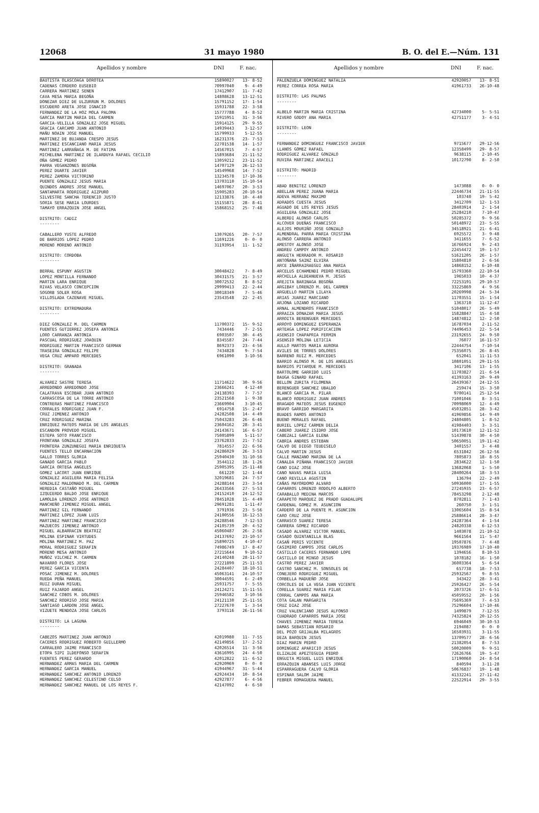12068 31 mayo 1980 B. O. del E.—Núm. 131
| Apellidos y nombre | DNI | F. nac. |
| --- | --- | --- |
| BAUTISTA OLASCOAGA DOROTEA | 15890027 | 13- 8-52 |
| CADENAS CORDERO EUSEBIO | 70997040 | 9- 4-49 |
| CARRERA MARTINEZ SENEN | 17412907 | 11- 7-42 |
| CAVA MESA MARIA BEGOÑA | 14808628 | 13-12-51 |
| DONEZAR DIEZ DE ULZURRUN M. DOLORES | 15791152 | 17- 1-54 |
| ESCUDERO ARETA JOSE IGNACIO | 15931788 | 22- 3-58 |
| FERNANDEZ DE LA HOZ MOLA PALOMA | 15777788 | 4- 8-52 |
| GARCIA MARTIN MARIA DEL CARMEN | 15915951 | 31- 3-56 |
| GARCIA-VELILLA GONZALEZ JOSE MIGUEL | 15914125 | 29- 9-55 |
| GRACIA CARCAMO JUAN ANTONIO | 14939443 | 3-12-57 |
| MAÑU NOAIN JOSE MANUEL | 15799933 | 5-12-55 |
| MARTINEZ DE BUJANDA CRESPO JESUS | 16231376 | 23- 7-53 |
| MARTINEZ ESCANCIANO MARIA JESUS | 22701538 | 14- 1-57 |
| MARTINEZ LARRAÑAGA M. DE FATIMA | 14567015 | 7- 4-57 |
| MICHELENA MARTINEZ DE ILARDUYA RAFAEL CECILIO | 15893684 | 21-11-52 |
| OÑA GOMEZ PEDRO | 13059212 | 23-11-52 |
| PARRA VEGANZONES BEGOÑA | 14707129 | 26-12-53 |
| PEREZ DUARTE JAVIER | 14549968 | 14- 7-52 |
| PEREZ ZAMORA VICTORINO | 13234578 | 17-10-36 |
| PUENTE GONZALEZ JESUS MARIA | 13703110 | 15-10-54 |
| QUINDOS ANDRES JOSE MANUEL | 14697067 | 20- 3-53 |
| SANTAMARTA RODRIGUEZ AIZPURO | 15905283 | 20-10-54 |
| SILVESTRE SANCHA TERENCIO JUSTO | 12133876 | 10- 4-40 |
| SORIA SESE MARIA LOURDES | 15155871 | 28- 8-41 |
| TAMAYO ERRAZQUIN JOSE ANGEL | 15868152 | 25- 7-48 |
| DISTRITO: CADIZ -------- | | |
| CABALLERO YUSTE ALFREDO | 13079265 | 20- 7-57 |
| DE BARRIOS LOPEZ PEDRO | 11691226 | 0- 0- 0 |
| MORENO MORENO ANTONIO | 31193954 | 11- 1-52 |
| DISTRITO: CORDOBA -------- | | |
| BERRAL ESPUNY AGUSTIN | 30048422 | 7- 8-49 |
| LOPEZ MONTILLA FERNANDO | 30431575 | 21- 3-57 |
| MARTIN LARA ENRIQUE | 30072532 | 8- 8-52 |
| RIVAS VELASCO CONCEPCION | 29999413 | 22- 2-44 |
| SOGORB SOLER ROSA | 30018349 | 7- 5-46 |
| VILLOSLADA CAZENAVE MIGUEL | 23543548 | 22- 2-45 |
| DISTRITO: EXTREMADURA -------- | | |
| DIEZ GONZALEZ M. DEL CARMEN | 11700372 | 15- 9-52 |
| FUENTES GUTIERREZ JOSEFA ANTONIA | 7434446 | 7- 2-55 |
| LORO CARRANZA ANTONIA | 6903507 | 30- 4-45 |
| PASCUAL RODRIGUEZ JOAQUIN | 8345587 | 24- 7-44 |
| RODRIGUEZ MARTIN FRANCISCO GERMAN | 8692373 | 23- 4-56 |
| TRASEIRA GONZALEZ FELIPE | 7434828 | 9- 7-54 |
| VEGA CRUZ AMPARO MERCEDES | 6961090 | 3-10-56 |
| DISTRITO: GRANADA -------- | | |
| ALVAREZ SASTRE TERESA | 11714622 | 30- 9-56 |
| ARREDONDO ARREDONDO JOSE | 23666241 | 4-12-40 |
| CALATRAVA ESCOBAR JUAN ANTONIO | 24138393 | 7- 7-57 |
| CARRASCOSA DE LA TORRE ANTONIO | 23521568 | 1- 9-38 |
| CONTRERAS MARTINEZ FRANCISCO | 23669904 | 3-10-45 |
| CORRALES RODRIGUEZ JUAN F. | 6914758 | 15- 2-47 |
| CRUZ JIMENEZ ANTONIO | 24282508 | 14- 4-49 |
| CRUZ RODRIGUEZ MARINA | 75043283 | 26- 6-46 |
| ENRIQUEZ MATEOS MARIA DE LOS ANGELES | 23604162 | 28- 3-41 |
| ESCANDON PROVEDO MIGUEL | 24143671 | 16- 6-57 |
| ESTEPA SOTO FRANCISCO | 75005899 | 5-11-57 |
| FRONTANA GONZALEZ JOSEFA | 23762833 | 21- 7-52 |
| FRONTERA ZUNZUNEGUI MARIA ENRIQUETA | 7814557 | 22- 6-56 |
| FUENTES TELLO ENCARNACION | 24286029 | 26- 3-53 |
| GALLO TORRES GLORIA | 25940430 | 31-10-56 |
| GANADO GARCIA PABLO | 3544112 | 18- 1-26 |
| GARCIA ORTEGA ANGELES | 25905395 | 25-11-48 |
| GOMEZ LACORT JUAN ENRIQUE | 661220 | 12- 1-44 |
| GONZALEZ AGUILERA MARIA FELISA | 32019681 | 24- 7-57 |
| GONZALEZ MALDONADO M. DEL CARMEN | 24288144 | 23- 3-54 |
| HEREDIA CASTAÑO MIGUEL | 26433566 | 27- 5-53 |
| IZQUIERDO BALDO JOSE ENRIQUE | 24152410 | 24-12-52 |
| LAMOLDA LORENZO JOSE ANTONIO | 78451028 | 15- 4-49 |
| MANCHEÑO JIMENEZ MIGUEL ANGEL | 29691281 | 1-11-47 |
| MARTINEZ GIL FERNANDO | 3791936 | 23- 5-56 |
| MARTINEZ LOPEZ JUAN LUIS | 24100556 | 16-12-53 |
| MARTINEZ MARTINEZ FRANCISCO | 24288546 | 7-12-53 |
| MAZUECOS JIMENEZ ANTONIO | 24105739 | 20- 4-52 |
| MIGUEL ALBARRACIN BEATRIZ | 45060487 | 26- 2-56 |
| MOLINA ESPINAR VIRTUDES | 24137692 | 23-10-57 |
| MOLINA MARTINEZ M. PAZ | 25890725 | 4-10-47 |
| MORAL RODRIGUEZ SERAFIN | 74986749 | 17- 8-47 |
| MORENO MESA ANTONIO | 27215644 | 9-10-52 |
| MUÑOZ VILCHEZ M. CARMEN | 24140248 | 28-11-57 |
| NAVARRO FLORES JOSE | 27221899 | 25-11-53 |
| PEREZ GARCIA VICENTA | 24284407 | 18-10-51 |
| POSAC JIMENEZ M. DOLORES | 45063141 | 24-10-57 |
| RUEDA PEÑA MANUEL | 30044591 | 6- 2-49 |
| RUIZ DURAN MIGUEL | 25931757 | 7- 5-55 |
| RUIZ FAJARDO ANGEL | 24124271 | 15-11-55 |
| SANCHEZ COBOS M. DOLORES | 25946582 | 3-10-56 |
| SANCHEZ RODRIGO JOSE MARIA | 24121130 | 25-11-55 |
| SANTIAGO LARDON JOSE ANGEL | 27227670 | 1- 3-54 |
| VIZUETE MENDOZA JOSE CARLOS | 3793116 | 26-11-56 |
| DISTRITO: LA LAGUNA -------- | | |
| CABEZOS MARTINEZ JUAN ANTONIO | 42019980 | 11- 7-55 |
| CACERES RODRIGUEZ ROBERTO GUILLERMO | 42149856 | 17- 2-52 |
| CARRALERO JAIME FRANCISCO | 42026514 | 11- 3-56 |
| ETOPA SIPI ILDEFONSO SERAFIN | 43616995 | 24- 4-50 |
| FUENTES PEREZ GERARDO | 42012822 | 11- 6-52 |
| HERNANDEZ ARMAS MARIA DEL CARMEN | 42920969 | 0- 0- 0 |
| HERNANDEZ GARCIA MANUEL | 41944967 | 31- 5-44 |
| HERNANDEZ SANCHEZ ANTONIO LORENZO | 42924434 | 10- 8-54 |
| HERNANDEZ SANCHEZ CELESTINO CELSO | 42927877 | 6- 4-56 |
| HERNANDEZ SANCHEZ MANUEL DE LOS REYES F. | 42147092 | 4- 6-50 |
| Apellidos y nombre | DNI | F. nac. |
| --- | --- | --- |
| PALENZUELA DOMINGUEZ NATALIA | 42920057 | 13- 8-51 |
| PEREZ CORREA ROSA MARIA | 41961733 | 26-10-48 |
| DISTRITO: LAS PALMAS -------- | | |
| ALBELO MARTIN MARIA CRISTINA | 42734000 | 5- 5-51 |
| RIVERO GODOY ANA MARIA | 42751177 | 3- 4-51 |
| DISTRITO: LEON -------- | | |
| FERNANDEZ DOMINGUEZ FRANCISCO JAVIER | 9715677 | 29-12-56 |
| LLANOS GOMEZ RAFAEL | 12358499 | 29- 8-57 |
| RODRIGUEZ ALVAREZ GONZALO | 9638115 | 2-10-45 |
| RUVIRA MARTINEZ ARACELI | 10172790 | 8- 2-50 |
| DISTRITO: MADRID -------- | | |
| ABAD BENITEZ LORENZO | 1473088 | 0- 0- 0 |
| ABELLAN PEREZ JUANA MARIA | 22446734 | 21-11-55 |
| ADEVA HERRANZ MAXIMO | 103740 | 19- 5-42 |
| ADRADOS CUESTA JESUS | 3412709 | 12- 1-53 |
| AGUADO DE LOS REYES JESUS | 28403914 | 2- 1-54 |
| AGUILERA GONZALEZ JOSE | 25284210 | 7-10-47 |
| ALBERDI ALONSO CARLOS | 50285372 | 9- 9-56 |
| ALCOVER DUEÑAS FRANCISCO | 50148972 | 23- 5-55 |
| ALEJOS MOURIÑO JOSE GONZALO | 34518921 | 21- 6-41 |
| ALMENDRAL PARRA MARIA CRISTINA | 6925572 | 3- 9-48 |
| ALONSO CARRERA ANTONIO | 3411655 | 7- 6-52 |
| AMESTOY ALONSO JOSE | 16766924 | 9- 2-43 |
| ANDREU CAMPOY ANTONIO | 22454472 | 19- 1-57 |
| ANGUITA HERRADOR M. ROSARIO | 51621205 | 26- 1-57 |
| ANTOÑANA SAINZ ELVIRA | 15804810 | 2- 6-56 |
| ARCE IÑARRAIRAEGUI ANA MARIA | 14868152 | 6-10-48 |
| ARCELUS ECHAMENDI PEDRO MIGUEL | 15793360 | 22-10-54 |
| ARCHILLA ALDEANUEVA M. JESUS | 1965033 | 10- 4-37 |
| AREJITA BARINAGA BEGOÑA | 72253191 | 29-10-57 |
| ARGIBAY LORENZO M. DEL CARMEN | 33225869 | 4- 9-56 |
| ARGUELLO MARTIN LILAYA | 20269998 | 24- 5-34 |
| ARIAS JUAREZ MARCIANO | 11703551 | 15- 1-54 |
| ARJONA LOZANO RICARDO | 1363710 | 11-12-47 |
| ARNAL ALMENDROS FRANCISCO | 51048017 | 26- 5-49 |
| ARRAIZA DONAZAR MARIA JESUS | 15828847 | 15- 4-58 |
| ARROITA BERENGUER MERCEDES | 14874812 | 12- 2-50 |
| ARROYO DOMINGUEZ ESPERANZA | 16787034 | 2-11-52 |
| ARTEAGA LOPEZ PURIFICACION | 74496453 | 22- 5-54 |
| ASENSIO CHAPAPRIA FERMIN | 23192655 | 24- 9-50 |
| ASENSIO MOLINA LETICIA | 76077 | 16-11-57 |
| AULLO MARTOS MARIA AURORA | 22444754 | 7-10-54 |
| AVILES DE TORRES DOLORES | 75356075 | 26- 8-45 |
| BARRENO RUIZ M. MERCEDES | 652041 | 11-11-53 |
| BARRIO ALONSO M. DE LOS ANGELES | 10801051 | 29-11-55 |
| BARRIOS PITARQUE M. MERCEDES | 3417106 | 13- 1-55 |
| BARTOLOME GARRIDO LUIS | 11703827 | 21- 6-54 |
| BAUGA GINARD RAFAEL | 41393163 | 20- 9-49 |
| BELLON ZURITA FILOMENA | 26439367 | 24-12-55 |
| BERENGUER SANCHEZ UBALDO | 259474 | 15- 3-50 |
| BLANCO GARCIA M. PILAR | 9700141 | 25-12-54 |
| BLANCO RODRIGUEZ JUAN ANDRES | 71001046 | 8- 3-51 |
| BRAGADO MATEOS JESUS EUGENIO | 70998069 | 12- 4-49 |
| BRAVO GARRIDO MARGARITA | 45032851 | 28- 3-42 |
| BUADES RAMOS ANTONIO | 41969856 | 14- 9-49 |
| BUENO MORALES RAFAEL | 24804805 | 1- 8-52 |
| BURIEL LOPEZ CARMEN DELIA | 41984403 | 3- 3-51 |
| CABERO JUAREZ ISIDRO JOSE | 10173610 | 12-11-52 |
| CABEZALI GARCIA ELENA | 51439878 | 30- 4-50 |
| CABRIA ANDRES ESTEBAN | 50650051 | 19-11-42 |
| CALVO DE DIEGO TEUDISELO | 3401557 | 3- 4-48 |
| CALVO MARTIN JESUS | 6531842 | 26-12-56 |
| CALLE MANZANO MARINA DE LA | 7805873 | 18- 8-55 |
| CANALDA PIÑANA FRANCISCO JAVIER | 2834622 | 12- 1-50 |
| CANO DIAZ JOSE | 13682068 | 1- 5-50 |
| CANO NAVAS MARIA LUISA | 28400264 | 18- 3-53 |
| CANO REVILLA AGUSTIN | 136794 | 22- 2-49 |
| CAÑAS MAYORDOMO ALVARO | 50936000 | 17- 1-55 |
| CAPARROS LORENZO RODOLFO ALBERTO | 27245935 | 23- 6-57 |
| CARABALLO MEDINA MARCOS | 78453298 | 2-12-48 |
| CARAPETO MARQUEZ DE PRADO GUADALUPE | 8702811 | 7- 1-43 |
| CARDENAL GOMEZ M. ASUNCION | 260750 | 3- 1-51 |
| CARDERO DE LA PUENTE M. ASUNCION | 13065604 | 15- 8-54 |
| CARO CRUZ JOSE | 25886614 | 28- 3-47 |
| CARRASCO SUAREZ TERESA | 24287364 | 4- 1-54 |
| CARRERA GOMEZ RICARDO | 24820338 | 6-12-53 |
| CASADO ALVAREZ VICTOR MANUEL | 1403078 | 21-10-52 |
| CASADO QUINTANILLA BLAS | 9661564 | 11- 5-47 |
| CASAÑ PERIS VICENTE | 19507876 | 7- 4-48 |
| CASIMIRO CAMPOS JOSE CARLOS | 19376989 | 17-10-40 |
| CASTILLO CACERES FERNANDO LOPE | 1394656 | 8-10-53 |
| CASTILLO DE MINGO JESUS | 1078182 | 16- 1-50 |
| CASTRO PEREZ JAVIER | 36003364 | 5- 6-54 |
| CASTRO SANCHEZ M. SONSOLES DE | 657738 | 18- 7-53 |
| CONEJERO RODRIGUEZ MIGUEL | 25932567 | 9- 8-55 |
| CORBELLA MADUEÑO JOSE | 343422 | 28- 3-41 |
| CORCOLES DE LA VEGA JUAN VICENTE | 25926427 | 26- 5-54 |
| CORELLA SUAREZ MARIA PILAR | 2073726 | 17- 6-51 |
| CORRAL CAMPOS ANA MARIA | 45059552 | 20- 1-56 |
| COTA GALAN MARGARITA | 75695369 | 7- 4-53 |
| CRUZ DIAZ JOSE | 75296604 | 17-10-46 |
| CRUZ VALENCIANO JESUS ALFONSO | 1499879 | 7-12-55 |
| CUADRADO CAPARROS MARIA JOSE | 74325824 | 20-12-55 |
| CHAVES JIMENEZ MARIA TERESA | 6946049 | 30-10-53 |
| DAMAS SEBASTIAN ROSARIO | 2194087 | 0- 0- 0 |
| DEL POZO GRIJALBA MILAGROS | 16503931 | 3-11-55 |
| DEZA BARQUIN JESUS | 13709577 | 28- 6-56 |
| DIAZ MARIN PEDRO | 21382054 | 8- 7-53 |
| DOMINGUEZ APARICIO JESUS | 50020009 | 9- 9-51 |
| ELIZALDE APEZTEGUIA PEDRO | 72626766 | 19- 5-47 |
| ENGUITA MIGUEL LUIS ENRIQUE | 17190060 | 24- 8-54 |
| ERRAZQUIN ABANSES LUIS JORGE | 840594 | 3-11-28 |
| ESPARRAGUERA CALVO GLORIA | 50676837 | 19- 1-48 |
| ESPINAR SALOM JAIME | 41332241 | 27-11-42 |
| FEBRER ROMAGUERA MANUEL | 22522914 | 29- 3-55 |